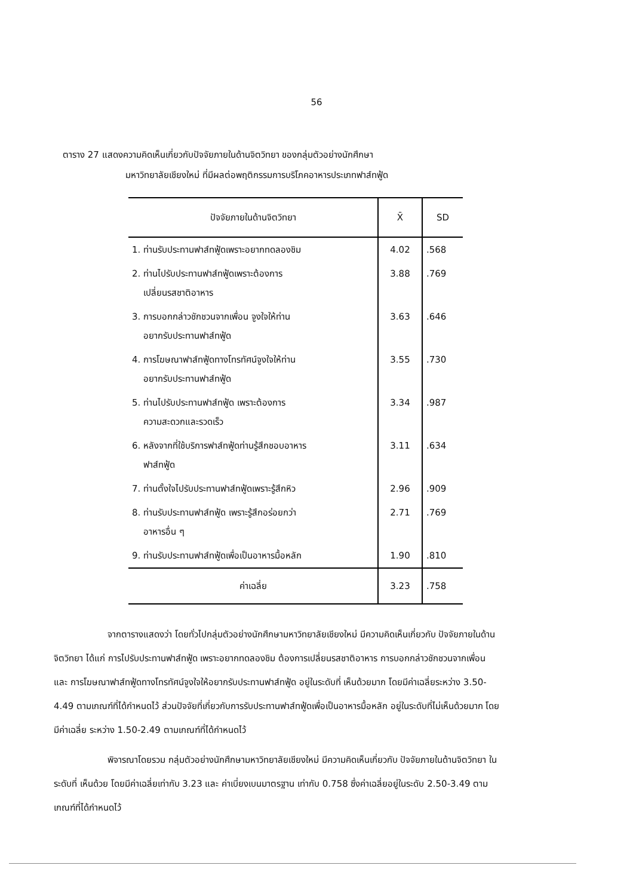56
ตาราง 27 แสดงความคิดเห็นเกี่ยวกับปัจจัยภายในด้านจิตวิทยา ของกลุ่มตัวอย่างนักศึกษา
มหาวิทยาลัยเชียงใหม่ ที่มีผลต่อพฤติกรรมการบริโภคอาหารประเภทฟาส์ทฟู้ด
| ปัจจัยภายในด้านจิตวิทยา | X̄ | SD |
| --- | --- | --- |
| 1. ท่านรับประทานฟาส์ทฟู้ดเพราะอยากทดลองชิม | 4.02 | .568 |
| 2. ท่านไปรับประทานฟาส์ทฟู้ดเพราะต้องการ เปลี่ยนรสชาติอาหาร | 3.88 | .769 |
| 3. การบอกกล่าวชักชวนจากเพื่อน จูงใจให้ท่าน อยากรับประทานฟาส์ทฟู้ด | 3.63 | .646 |
| 4. การโฆษณาฟาส์ทฟู้ดทางโทรทัศน์จูงใจให้ท่าน อยากรับประทานฟาส์ทฟู้ด | 3.55 | .730 |
| 5. ท่านไปรับประทานฟาส์ทฟู้ด เพราะต้องการ ความสะดวกและรวดเร็ว | 3.34 | .987 |
| 6. หลังจากที่ใช้บริการฟาส์ทฟู้ดท่านรู้สึกชอบอาหาร ฟาส์ทฟู้ด | 3.11 | .634 |
| 7. ท่านตั้งใจไปรับประทานฟาส์ทฟู้ดเพราะรู้สึกหิว | 2.96 | .909 |
| 8. ท่านรับประทานฟาส์ทฟู้ด เพราะรู้สึกอร่อยกว่า อาหารอื่น ๆ | 2.71 | .769 |
| 9. ท่านรับประทานฟาส์ทฟู้ดเพื่อเป็นอาหารมื้อหลัก | 1.90 | .810 |
| ค่าเฉลี่ย | 3.23 | .758 |
จากตารางแสดงว่า โดยทั่วไปกลุ่มตัวอย่างนักศึกษามหาวิทยาลัยเชียงใหม่ มีความคิดเห็นเกี่ยวกับ ปัจจัยภายในด้านจิตวิทยา ได้แก่ การไปรับประทานฟาส์ทฟู้ด เพราะอยากทดลองชิม ต้องการเปลี่ยนรสชาติอาหาร การบอกกล่าวชักชวนจากเพื่อน และ การโฆษณาฟาส์ทฟู้ดทางโทรทัศน์จูงใจให้อยากรับประทานฟาส์ทฟู้ด อยู่ในระดับที่ เห็นด้วยมาก โดยมีค่าเฉลี่ยระหว่าง 3.50-4.49 ตามเกณฑ์ที่ได้กำหนดไว้ ส่วนปัจจัยที่เกี่ยวกับการรับประทานฟาส์ทฟู้ดเพื่อเป็นอาหารมื้อหลัก อยู่ในระดับที่ไม่เห็นด้วยมาก โดยมีค่าเฉลี่ย ระหว่าง 1.50-2.49 ตามเกณฑ์ที่ได้กำหนดไว้
พิจารณาโดยรวม กลุ่มตัวอย่างนักศึกษามหาวิทยาลัยเชียงใหม่ มีความคิดเห็นเกี่ยวกับ ปัจจัยภายในด้านจิตวิทยา ในระดับที่ เห็นด้วย โดยมีค่าเฉลี่ยเท่ากับ 3.23 และ ค่าเบี่ยงเบนมาตรฐาน เท่ากับ 0.758 ซึ่งค่าเฉลี่ยอยู่ในระดับ 2.50-3.49 ตามเกณฑ์ที่ได้กำหนดไว้